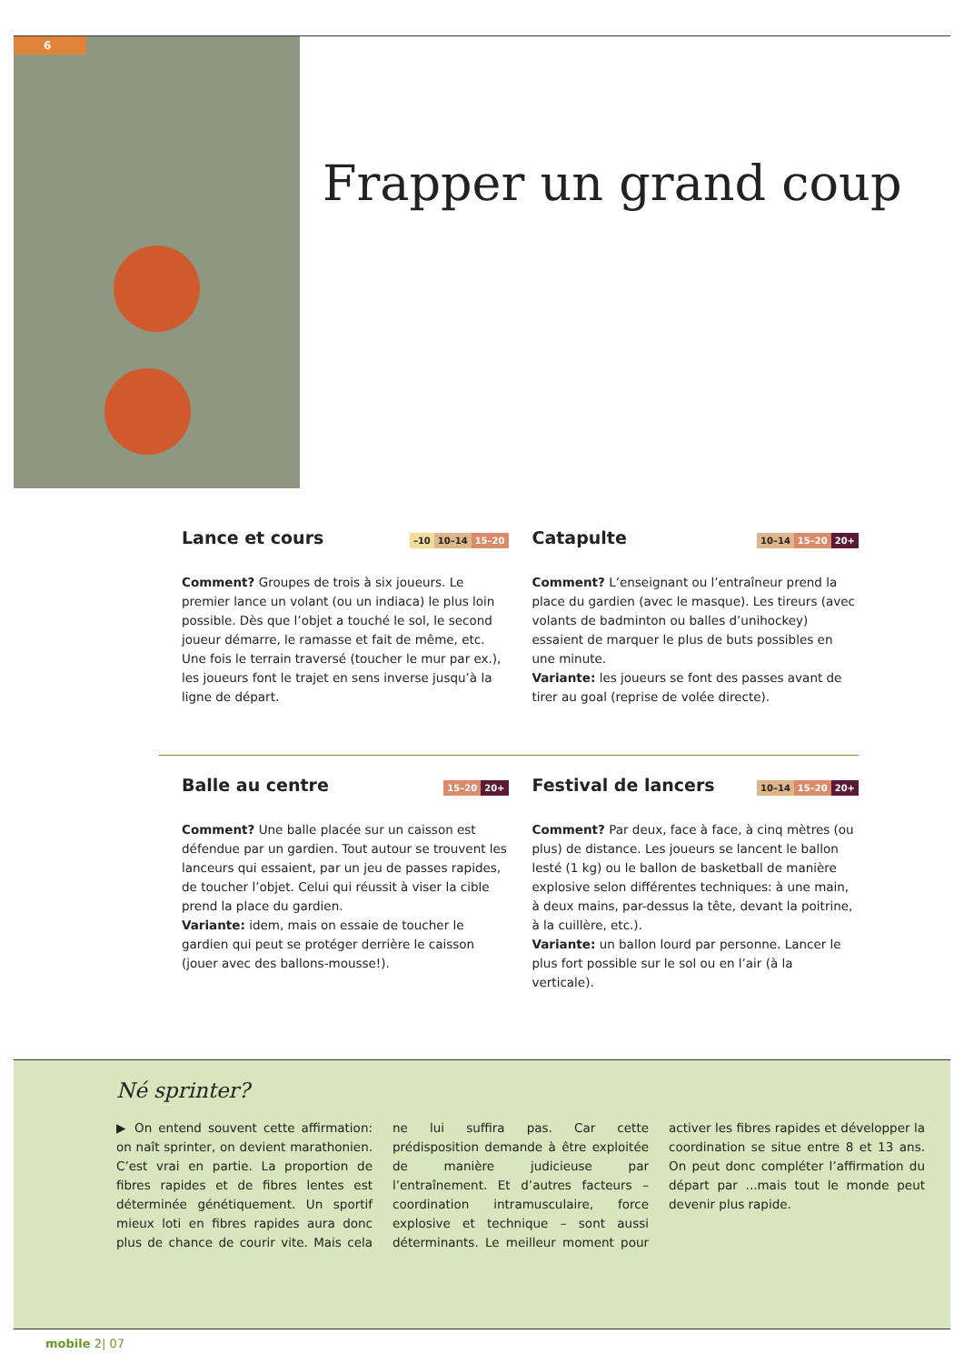6
Frapper un grand coup
Lance et cours –10 10–14 15–20
Comment? Groupes de trois à six joueurs. Le premier lance un volant (ou un indiaca) le plus loin possible. Dès que l’objet a touché le sol, le second joueur démarre, le ramasse et fait de même, etc. Une fois le terrain traversé (toucher le mur par ex.), les joueurs font le trajet en sens inverse jusqu’à la ligne de départ.
Catapulte 10–14 15–20 20+
Comment? L’enseignant ou l’entraîneur prend la place du gardien (avec le masque). Les tireurs (avec volants de badminton ou balles d’unihockey) essaient de marquer le plus de buts possibles en une minute.
Variante: les joueurs se font des passes avant de tirer au goal (reprise de volée directe).
Balle au centre 15–20 20+
Comment? Une balle placée sur un caisson est défendue par un gardien. Tout autour se trouvent les lanceurs qui essaient, par un jeu de passes rapides, de toucher l’objet. Celui qui réussit à viser la cible prend la place du gardien.
Variante: idem, mais on essaie de toucher le gardien qui peut se protéger derrière le caisson (jouer avec des ballons-mousse!).
Festival de lancers 10–14 15–20 20+
Comment? Par deux, face à face, à cinq mètres (ou plus) de distance. Les joueurs se lancent le ballon lesté (1 kg) ou le ballon de basketball de manière explosive selon différentes techniques: à une main, à deux mains, par-dessus la tête, devant la poitrine, à la cuillère, etc.).
Variante: un ballon lourd par personne. Lancer le plus fort possible sur le sol ou en l’air (à la verticale).
Né sprinter?
▶ On entend souvent cette affirmation: on naît sprinter, on devient marathonien. C’est vrai en partie. La proportion de fibres rapides et de fibres lentes est déterminée génétiquement. Un sportif mieux loti en fibres rapides aura donc plus de chance de courir vite. Mais cela ne lui suffira pas. Car cette prédisposition demande à être exploitée de manière judicieuse par l’entraînement. Et d’autres facteurs – coordination intramusculaire, force explosive et technique – sont aussi déterminants. Le meilleur moment pour activer les fibres rapides et développer la coordination se situe entre 8 et 13 ans. On peut donc compléter l’affirmation du départ par ...mais tout le monde peut devenir plus rapide.
mobile 2| 07